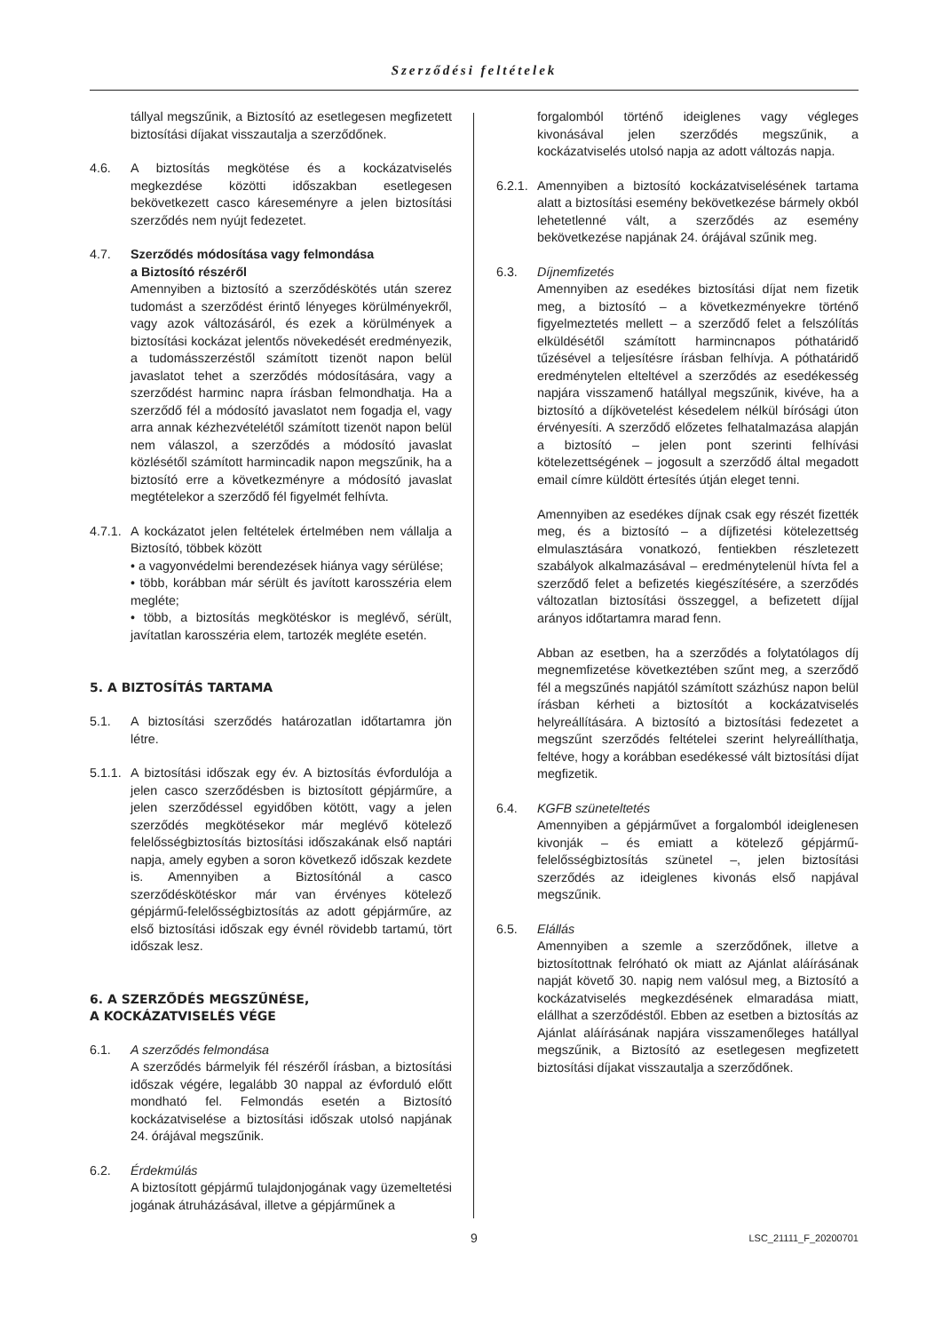Szerződési feltételek
tállyal megszűnik, a Biztosító az esetlegesen megfizetett biztosítási díjakat visszautalja a szerződőnek.
4.6. A biztosítás megkötése és a kockázatviselés megkezdése közötti időszakban esetlegesen bekövetkezett casco káreseményre a jelen biztosítási szerződés nem nyújt fedezetet.
4.7. Szerződés módosítása vagy felmondása
a Biztosító részéről
Amennyiben a biztosító a szerződéskötés után szerez tudomást a szerződést érintő lényeges körülményekről, vagy azok változásáról, és ezek a körülmények a biztosítási kockázat jelentős növekedését eredményezik, a tudomásszerzéstől számított tizenöt napon belül javaslatot tehet a szerződés módosítására, vagy a szerződést harminc napra írásban felmondhatja. Ha a szerződő fél a módosító javaslatot nem fogadja el, vagy arra annak kézhezvételétől számított tizenöt napon belül nem válaszol, a szerződés a módosító javaslat közlésétől számított harmincadik napon megszűnik, ha a biztosító erre a következményre a módosító javaslat megtételekor a szerződő fél figyelmét felhívta.
4.7.1.
A kockázatot jelen feltételek értelmében nem vállalja a Biztosító, többek között
• a vagyonvédelmi berendezések hiánya vagy sérülése;
• több, korábban már sérült és javított karosszéria elem megléte;
• több, a biztosítás megkötéskor is meglévő, sérült, javítatlan karosszéria elem, tartozék megléte esetén.
5. A BIZTOSÍTÁS TARTAMA
5.1. A biztosítási szerződés határozatlan időtartamra jön létre.
5.1.1.
A biztosítási időszak egy év. A biztosítás évfordulója a jelen casco szerződésben is biztosított gépjárműre, a jelen szerződéssel egyidőben kötött, vagy a jelen szerződés megkötésekor már meglévő kötelező felelősségbiztosítás biztosítási időszakának első naptári napja, amely egyben a soron következő időszak kezdete is. Amennyiben a Biztosítónál a casco szerződéskötéskor már van érvényes kötelező gépjármű-felelősségbiztosítás az adott gépjárműre, az első biztosítási időszak egy évnél rövidebb tartamú, tört időszak lesz.
6. A SZERZŐDÉS MEGSZŰNÉSE,
A KOCKÁZATVISELÉS VÉGE
6.1. A szerződés felmondása
A szerződés bármelyik fél részéről írásban, a biztosítási időszak végére, legalább 30 nappal az évforduló előtt mondható fel. Felmondás esetén a Biztosító kockázatviselése a biztosítási időszak utolsó napjának 24. órájával megszűnik.
6.2. Érdekmúlás
A biztosított gépjármű tulajdonjogának vagy üzemeltetési jogának átruházásával, illetve a gépjárműnek a
forgalomból történő ideiglenes vagy végleges kivonásával jelen szerződés megszűnik, a kockázatviselés utolsó napja az adott változás napja.
6.2.1.
Amennyiben a biztosító kockázatviselésének tartama alatt a biztosítási esemény bekövetkezése bármely okból lehetetlenné vált, a szerződés az esemény bekövetkezése napjának 24. órájával szűnik meg.
6.3. Díjnemfizetés
Amennyiben az esedékes biztosítási díjat nem fizetik meg, a biztosító – a következményekre történő figyelmeztetés mellett – a szerződő felet a felszólítás elküldésétől számított harmincnapos póthatáridő tűzésével a teljesítésre írásban felhívja. A póthatáridő eredménytelen elteltével a szerződés az esedékesség napjára visszamenő hatállyal megszűnik, kivéve, ha a biztosító a díjkövetelést késedelem nélkül bírósági úton érvényesíti. A szerződő előzetes felhatalmazása alapján a biztosító – jelen pont szerinti felhívási kötelezettségének – jogosult a szerződő által megadott email címre küldött értesítés útján eleget tenni.
Amennyiben az esedékes díjnak csak egy részét fizették meg, és a biztosító – a díjfizetési kötelezettség elmulasztására vonatkozó, fentiekben részletezett szabályok alkalmazásával – eredménytelenül hívta fel a szerződő felet a befizetés kiegészítésére, a szerződés változatlan biztosítási összeggel, a befizetett díjjal arányos időtartamra marad fenn.
Abban az esetben, ha a szerződés a folytatólagos díj megnemfizetése következtében szűnt meg, a szerződő fél a megszűnés napjától számított százhúsz napon belül írásban kérheti a biztosítót a kockázatviselés helyreállítására. A biztosító a biztosítási fedezetet a megszűnt szerződés feltételei szerint helyreállíthatja, feltéve, hogy a korábban esedékessé vált biztosítási díjat megfizetik.
6.4. KGFB szüneteltetés
Amennyiben a gépjárművet a forgalomból ideiglenesen kivonják – és emiatt a kötelező gépjármű-felelősségbiztosítás szünetel –, jelen biztosítási szerződés az ideiglenes kivonás első napjával megszűnik.
6.5. Elállás
Amennyiben a szemle a szerződőnek, illetve a biztosítottnak felróható ok miatt az Ajánlat aláírásának napját követő 30. napig nem valósul meg, a Biztosító a kockázatviselés megkezdésének elmaradása miatt, elállhat a szerződéstől. Ebben az esetben a biztosítás az Ajánlat aláírásának napjára visszamenőleges hatállyal megszűnik, a Biztosító az esetlegesen megfizetett biztosítási díjakat visszautalja a szerződőnek.
9
LSC_21111_F_20200701